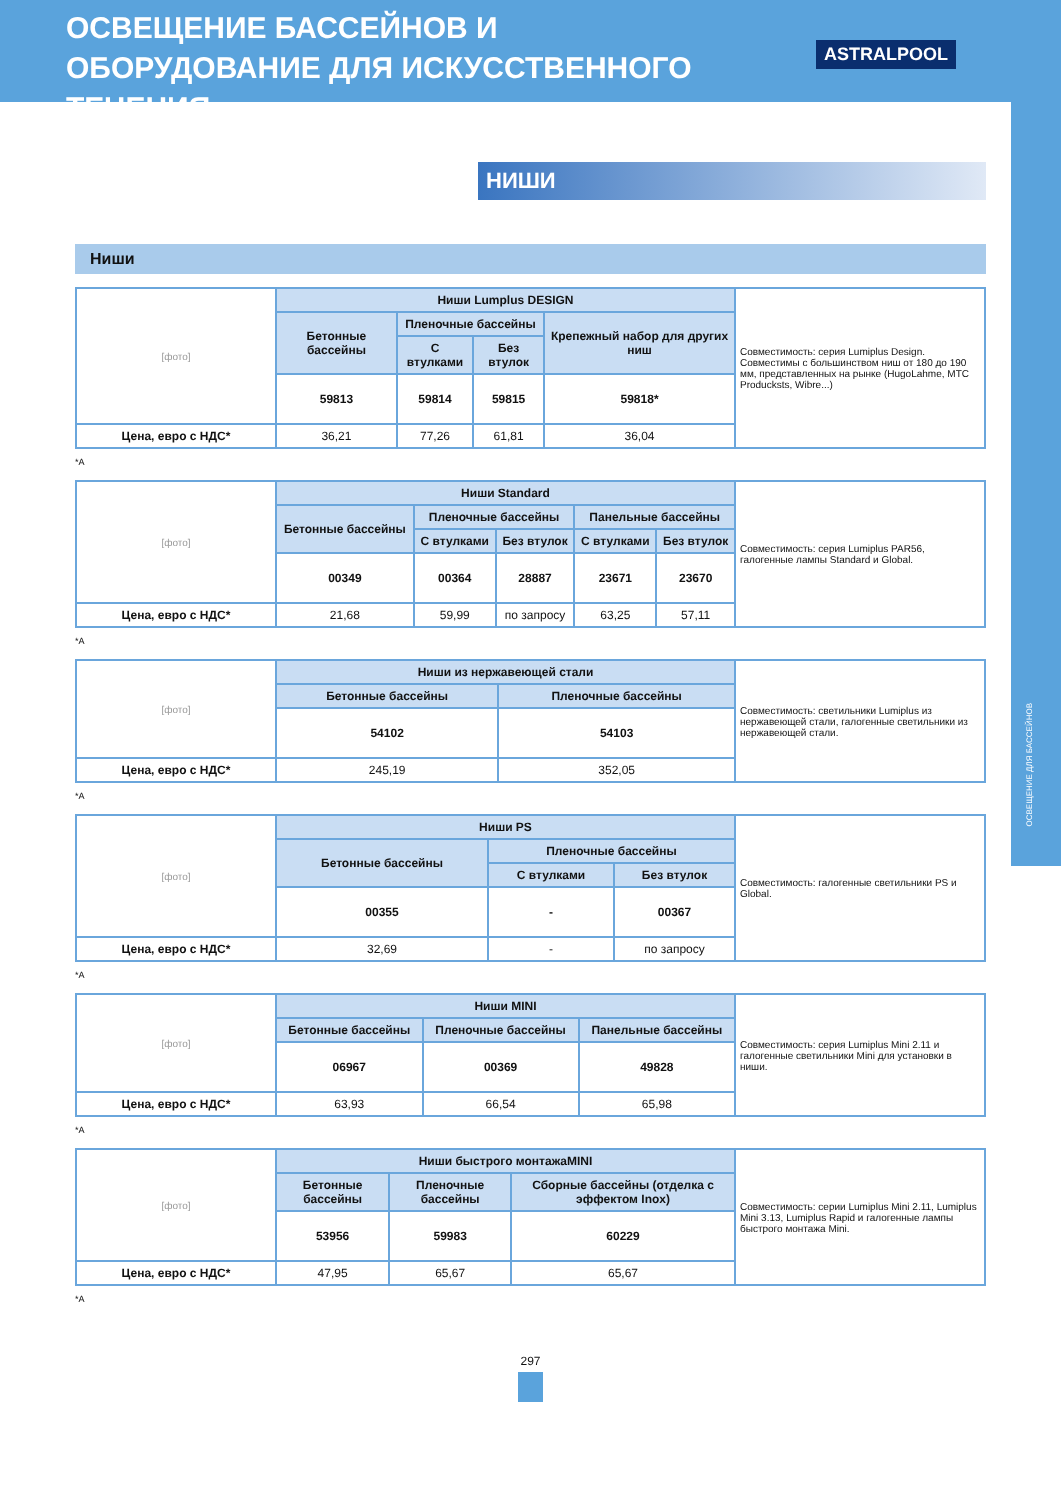ОСВЕЩЕНИЕ БАССЕЙНОВ И ОБОРУДОВАНИЕ ДЛЯ ИСКУССТВЕННОГО ТЕЧЕНИЯ
ASTRALPOOL
ОСВЕЩЕНИЕ ДЛЯ БАССЕЙНОВ
НИШИ
Ниши
| [фото] | Ниши Lumplus DESIGN | | | | Совместимость: серия Lumiplus Design. Совместимы с большинством ниш от 180 до 190 мм, представленных на рынке (HugoLahme, MTC Producksts, Wibre...) |
| | Бетонные бассейны | Пленочные бассейны | | Крепежный набор для других ниш | |
| | | С втулками | Без втулок | | |
| | 59813 | 59814 | 59815 | 59818* | |
| Цена, евро с НДС* | 36,21 | 77,26 | 61,81 | 36,04 | |
*A
| [фото] | Ниши Standard | | | | | Совместимость: серия Lumiplus PAR56, галогенные лампы Standard и Global. |
| | Бетонные бассейны | Пленочные бассейны | | Панельные бассейны | | |
| | | С втулками | Без втулок | С втулками | Без втулок | |
| | 00349 | 00364 | 28887 | 23671 | 23670 | |
| Цена, евро с НДС* | 21,68 | 59,99 | по запросу | 63,25 | 57,11 | |
*A
| [фото] | Ниши из нержавеющей стали | | Совместимость: светильники Lumiplus из нержавеющей стали, галогенные светильники из нержавеющей стали. |
| | Бетонные бассейны | Пленочные бассейны | |
| | 54102 | 54103 | |
| Цена, евро с НДС* | 245,19 | 352,05 | |
*A
| [фото] | Ниши PS | | | Совместимость: галогенные светильники PS и Global. |
| | Бетонные бассейны | Пленочные бассейны | | |
| | | С втулками | Без втулок | |
| | 00355 | - | 00367 | |
| Цена, евро с НДС* | 32,69 | - | по запросу | |
*A
| [фото] | Ниши MINI | | | Совместимость: серия Lumiplus Mini 2.11 и галогенные светильники Mini для установки в ниши. |
| | Бетонные бассейны | Пленочные бассейны | Панельные бассейны | |
| | 06967 | 00369 | 49828 | |
| Цена, евро с НДС* | 63,93 | 66,54 | 65,98 | |
*A
| [фото] | Ниши быстрого монтажаMINI | | | Совместимость: серии Lumiplus Mini 2.11, Lumiplus Mini 3.13, Lumiplus Rapid и галогенные лампы быстрого монтажа Mini. |
| | Бетонные бассейны | Пленочные бассейны | Сборные бассейны (отделка с эффектом Inox) | |
| | 53956 | 59983 | 60229 | |
| Цена, евро с НДС* | 47,95 | 65,67 | 65,67 | |
*A
297